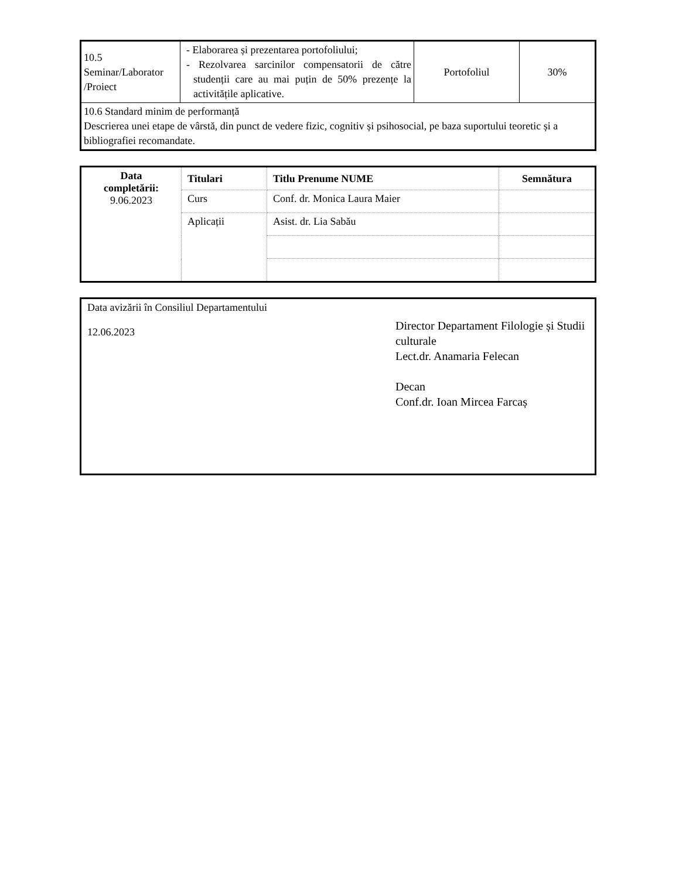| 10.5 Seminar/Laborator /Proiect | - Elaborarea și prezentarea portofoliului; - Rezolvarea sarcinilor compensatorii de către studenții care au mai puțin de 50% prezențe la activitățile aplicative. | Portofoliul | 30% |
| 10.6 Standard minim de performanță Descrierea unei etape de vârstă, din punct de vedere fizic, cognitiv și psihosocial, pe baza suportului teoretic și a bibliografiei recomandate. | | | |
| Data completării: 9.06.2023 | Titulari | Titlu Prenume NUME | Semnătura |
| --- | --- | --- | --- |
| | Curs | Conf. dr. Monica Laura Maier | |
| | Aplicații | Asist. dr. Lia Sabău | |
Data avizării în Consiliul Departamentului
12.06.2023
Director Departament Filologie și Studii culturale
Lect.dr. Anamaria Felecan
Decan
Conf.dr. Ioan Mircea Farcaș